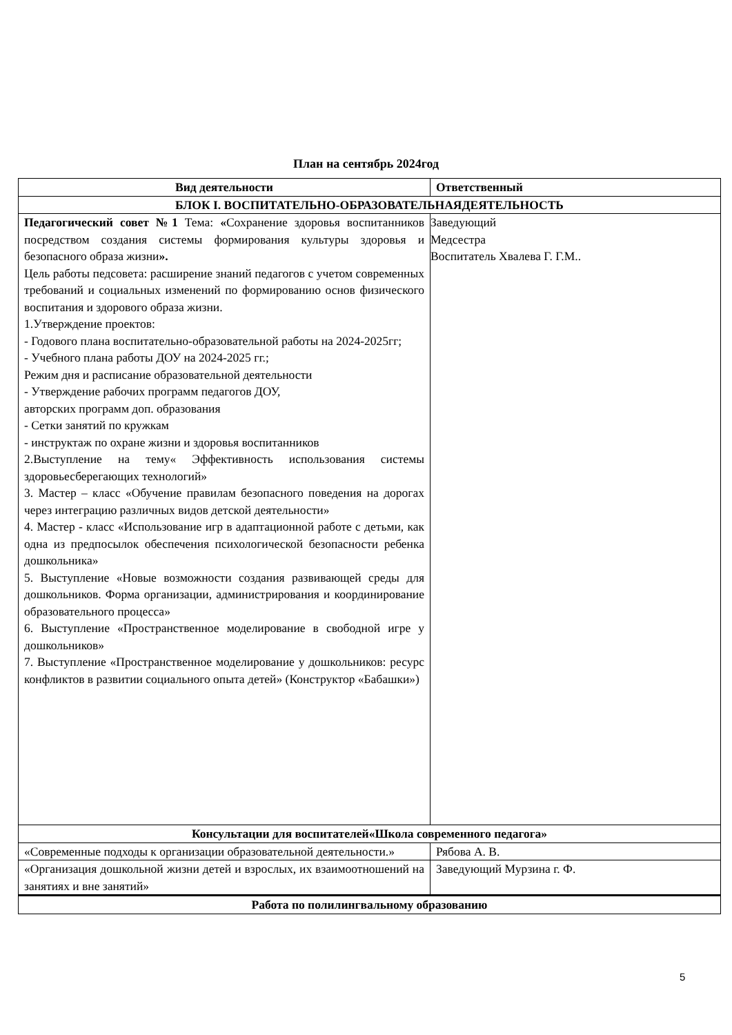План на сентябрь 2024год
| Вид деятельности | Ответственный |
| --- | --- |
| БЛОК I. ВОСПИТАТЕЛЬНО-ОБРАЗОВАТЕЛЬНАЯДЕЯТЕЛЬНОСТЬ | |
| Педагогический совет №1 Тема: « Сохранение здоровья воспитанников посредством создания системы формирования культуры здоровья и безопасного образа жизни ». Цель работы педсовета: расширение знаний педагогов с учетом современных требований и социальных изменений по формированию основ физического воспитания и здорового образа жизни. 1.Утверждение проектов: - Годового плана воспитательно-образовательной работы на 2024-2025гг; - Учебного плана работы ДОУ на 2024-2025 гг.; Режим дня и расписание образовательной деятельности - Утверждение рабочих программ педагогов ДОУ, авторских программ доп. образования - Сетки занятий по кружкам - инструктаж по охране жизни и здоровья воспитанников 2.Выступление на тему« Эффективность использования системы здоровьесберегающих технологий» 3. Мастер – класс «Обучение правилам безопасного поведения на дорогах через интеграцию различных видов детской деятельности» 4. Мастер - класс «Использование игр в адаптационной работе с детьми, как одна из предпосылок обеспечения психологической безопасности ребенка дошкольника» 5. Выступление «Новые возможности создания развивающей среды для дошкольников. Форма организации, администрирования и координирование образовательного процесса» 6. Выступление «Пространственное моделирование в свободной игре у дошкольников» 7. Выступление «Пространственное моделирование у дошкольников: ресурс конфликтов в развитии социального опыта детей» (Конструктор «Бабашки») | Заведующий Медсестра Воспитатель Хвалева Г. Г.М.. |
| Консультации для воспитателей«Школа современного педагога» | |
| «Современные подходы к организации образовательной деятельности.» | Рябова А. В. |
| «Организация дошкольной жизни детей и взрослых, их взаимоотношений на занятиях и вне занятий» | Заведующий Мурзина г. Ф. |
| Работа по полилингвальному образованию | |
5